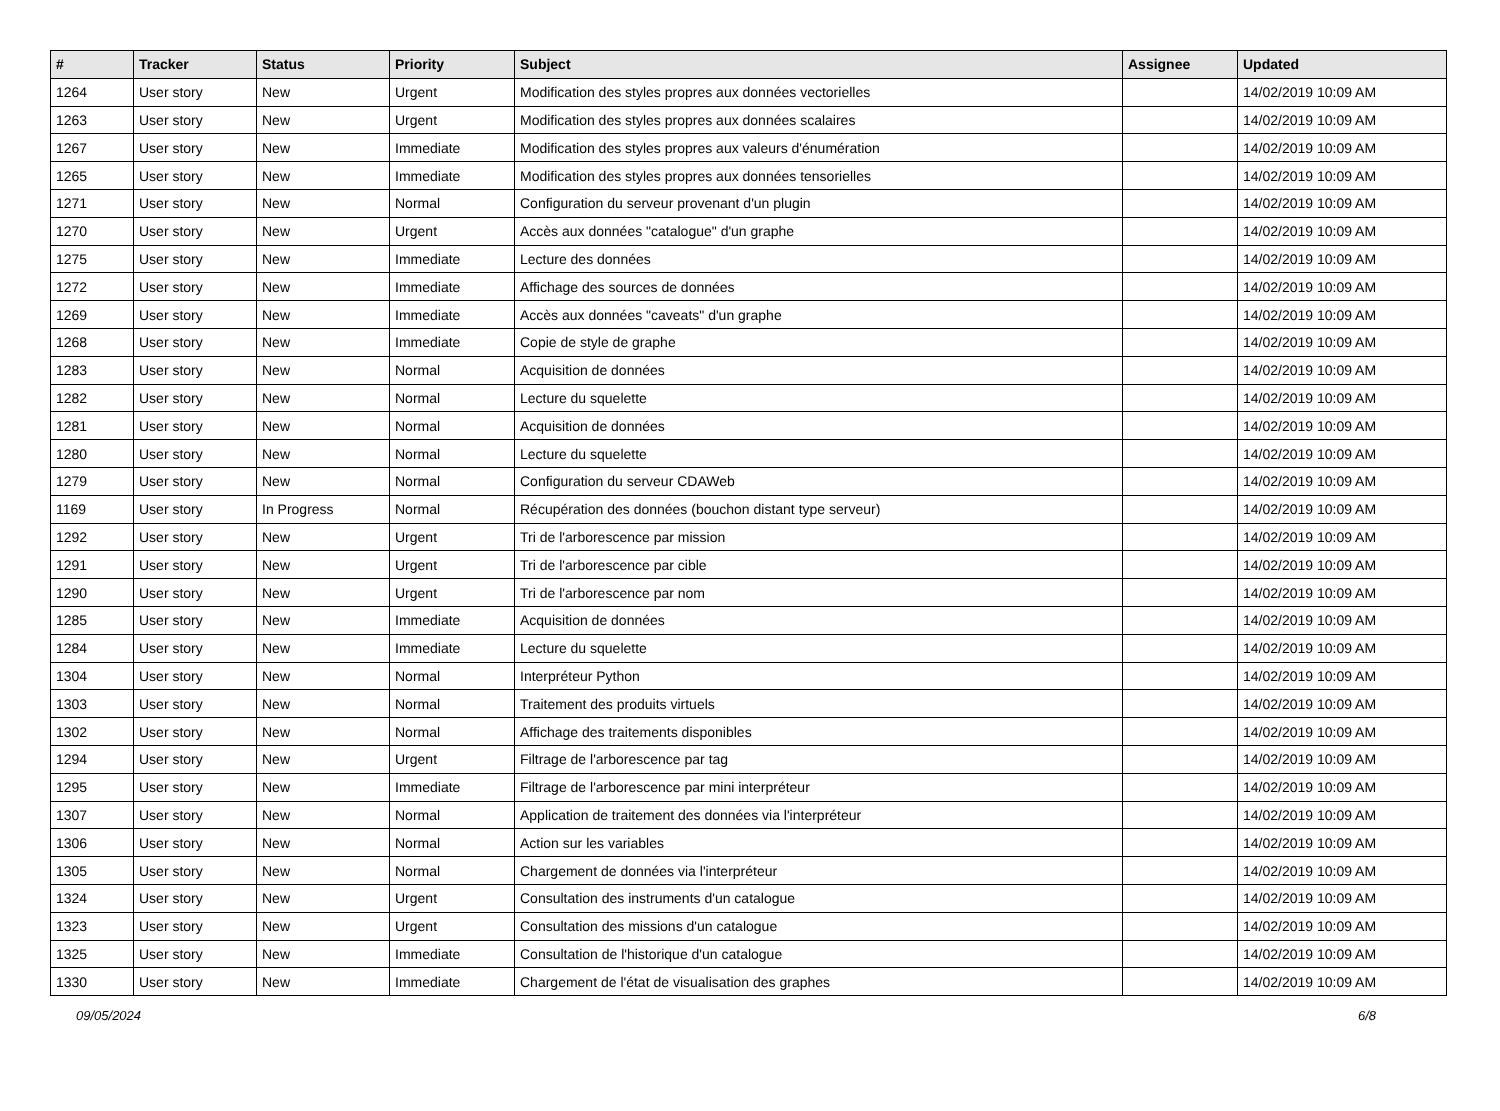| # | Tracker | Status | Priority | Subject | Assignee | Updated |
| --- | --- | --- | --- | --- | --- | --- |
| 1264 | User story | New | Urgent | Modification des styles propres aux données vectorielles | | 14/02/2019 10:09 AM |
| 1263 | User story | New | Urgent | Modification des styles propres aux données scalaires | | 14/02/2019 10:09 AM |
| 1267 | User story | New | Immediate | Modification des styles propres aux valeurs d'énumération | | 14/02/2019 10:09 AM |
| 1265 | User story | New | Immediate | Modification des styles propres aux données tensorielles | | 14/02/2019 10:09 AM |
| 1271 | User story | New | Normal | Configuration du serveur provenant d'un plugin | | 14/02/2019 10:09 AM |
| 1270 | User story | New | Urgent | Accès aux données "catalogue" d'un graphe | | 14/02/2019 10:09 AM |
| 1275 | User story | New | Immediate | Lecture des données | | 14/02/2019 10:09 AM |
| 1272 | User story | New | Immediate | Affichage des sources de données | | 14/02/2019 10:09 AM |
| 1269 | User story | New | Immediate | Accès aux données "caveats" d'un graphe | | 14/02/2019 10:09 AM |
| 1268 | User story | New | Immediate | Copie de style de graphe | | 14/02/2019 10:09 AM |
| 1283 | User story | New | Normal | Acquisition de données | | 14/02/2019 10:09 AM |
| 1282 | User story | New | Normal | Lecture du squelette | | 14/02/2019 10:09 AM |
| 1281 | User story | New | Normal | Acquisition de données | | 14/02/2019 10:09 AM |
| 1280 | User story | New | Normal | Lecture du squelette | | 14/02/2019 10:09 AM |
| 1279 | User story | New | Normal | Configuration du serveur CDAWeb | | 14/02/2019 10:09 AM |
| 1169 | User story | In Progress | Normal | Récupération des données (bouchon distant type serveur) | | 14/02/2019 10:09 AM |
| 1292 | User story | New | Urgent | Tri de l'arborescence par mission | | 14/02/2019 10:09 AM |
| 1291 | User story | New | Urgent | Tri de l'arborescence par cible | | 14/02/2019 10:09 AM |
| 1290 | User story | New | Urgent | Tri de l'arborescence par nom | | 14/02/2019 10:09 AM |
| 1285 | User story | New | Immediate | Acquisition de données | | 14/02/2019 10:09 AM |
| 1284 | User story | New | Immediate | Lecture du squelette | | 14/02/2019 10:09 AM |
| 1304 | User story | New | Normal | Interpréteur Python | | 14/02/2019 10:09 AM |
| 1303 | User story | New | Normal | Traitement des produits virtuels | | 14/02/2019 10:09 AM |
| 1302 | User story | New | Normal | Affichage des traitements disponibles | | 14/02/2019 10:09 AM |
| 1294 | User story | New | Urgent | Filtrage de l'arborescence par tag | | 14/02/2019 10:09 AM |
| 1295 | User story | New | Immediate | Filtrage de l'arborescence par mini interpréteur | | 14/02/2019 10:09 AM |
| 1307 | User story | New | Normal | Application de traitement des données via l'interpréteur | | 14/02/2019 10:09 AM |
| 1306 | User story | New | Normal | Action sur les variables | | 14/02/2019 10:09 AM |
| 1305 | User story | New | Normal | Chargement de données via l'interpréteur | | 14/02/2019 10:09 AM |
| 1324 | User story | New | Urgent | Consultation des instruments d'un catalogue | | 14/02/2019 10:09 AM |
| 1323 | User story | New | Urgent | Consultation des missions d'un catalogue | | 14/02/2019 10:09 AM |
| 1325 | User story | New | Immediate | Consultation de l'historique d'un catalogue | | 14/02/2019 10:09 AM |
| 1330 | User story | New | Immediate | Chargement de l'état de visualisation des graphes | | 14/02/2019 10:09 AM |
09/05/2024 6/8